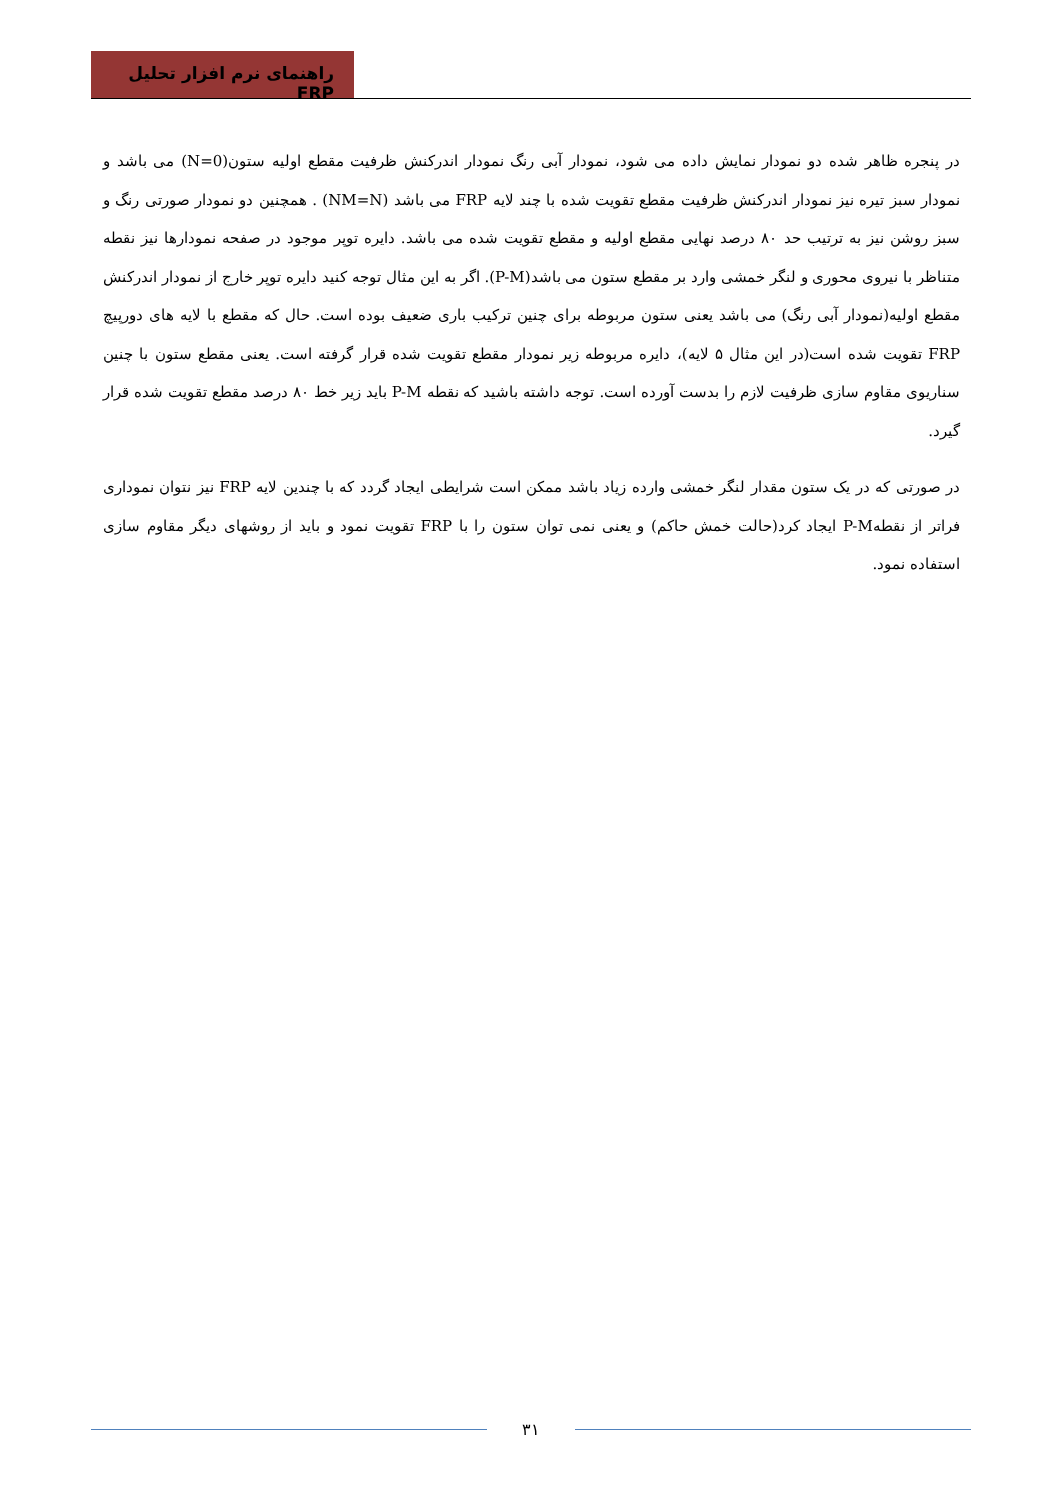راهنمای نرم افزار تحلیل FRP
در پنجره ظاهر شده دو نمودار نمایش داده می شود، نمودار آبی رنگ نمودار اندرکنش ظرفیت مقطع اولیه ستون(N=0) می باشد و نمودار سبز تیره نیز نمودار اندرکنش ظرفیت مقطع تقویت شده با چند لایه FRP می باشد (NM=N) . همچنین دو نمودار صورتی رنگ و سبز روشن نیز به ترتیب حد ۸۰ درصد نهایی مقطع اولیه و مقطع تقویت شده می باشد. دایره توپر موجود در صفحه نمودارها نیز نقطه متناظر با نیروی محوری و لنگر خمشی وارد بر مقطع ستون می باشد(P-M). اگر به این مثال توجه کنید دایره توپر خارج از نمودار اندرکنش مقطع اولیه(نمودار آبی رنگ) می باشد یعنی ستون مربوطه برای چنین ترکیب باری ضعیف بوده است. حال که مقطع با لایه های دورپیچ FRP تقویت شده است(در این مثال ۵ لایه)، دایره مربوطه زیر نمودار مقطع تقویت شده قرار گرفته است. یعنی مقطع ستون با چنین سناریوی مقاوم سازی ظرفیت لازم را بدست آورده است. توجه داشته باشید که نقطه P-M باید زیر خط ۸۰ درصد مقطع تقویت شده قرار گیرد.
در صورتی که در یک ستون مقدار لنگر خمشی وارده زیاد باشد ممکن است شرایطی ایجاد گردد که با چندین لایه FRP نیز نتوان نموداری فراتر از نقطهP-M ایجاد کرد(حالت خمش حاکم) و یعنی نمی توان ستون را با FRP تقویت نمود و باید از روشهای دیگر مقاوم سازی استفاده نمود.
۳۱